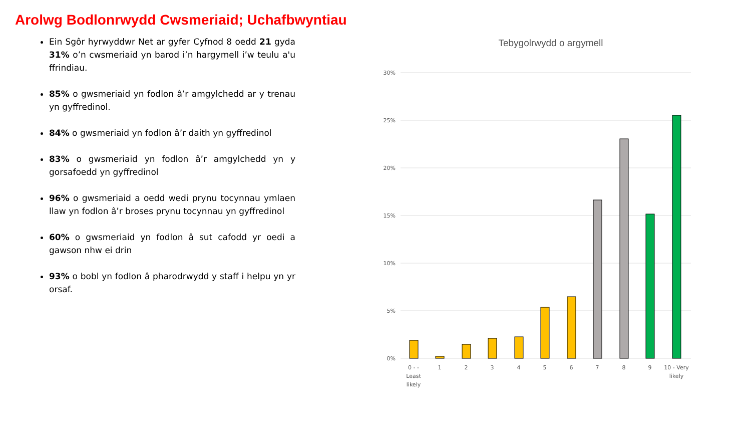Arolwg Bodlonrwydd Cwsmeriaid; Uchafbwyntiau
Ein Sgôr hyrwyddwr Net ar gyfer Cyfnod 8 oedd 21 gyda 31% o’n cwsmeriaid yn barod i’n hargymell i’w teulu a'u ffrindiau.
85% o gwsmeriaid yn fodlon â’r amgylchedd ar y trenau yn gyffredinol.
84% o gwsmeriaid yn fodlon â’r daith yn gyffredinol
83% o gwsmeriaid yn fodlon â’r amgylchedd yn y gorsafoedd yn gyffredinol
96% o gwsmeriaid a oedd wedi prynu tocynnau ymlaen llaw yn fodlon â’r broses prynu tocynnau yn gyffredinol
60% o gwsmeriaid yn fodlon â sut cafodd yr oedi a gawson nhw ei drin
93% o bobl yn fodlon â pharodrwydd y staff i helpu yn yr orsaf.
Tebygolrwydd o argymell
30%
25%
20%
15%
10%
5%
0%
0 - -
Least
likely
1
2
3
4
5
6
7
8
9
10 - Very
likely